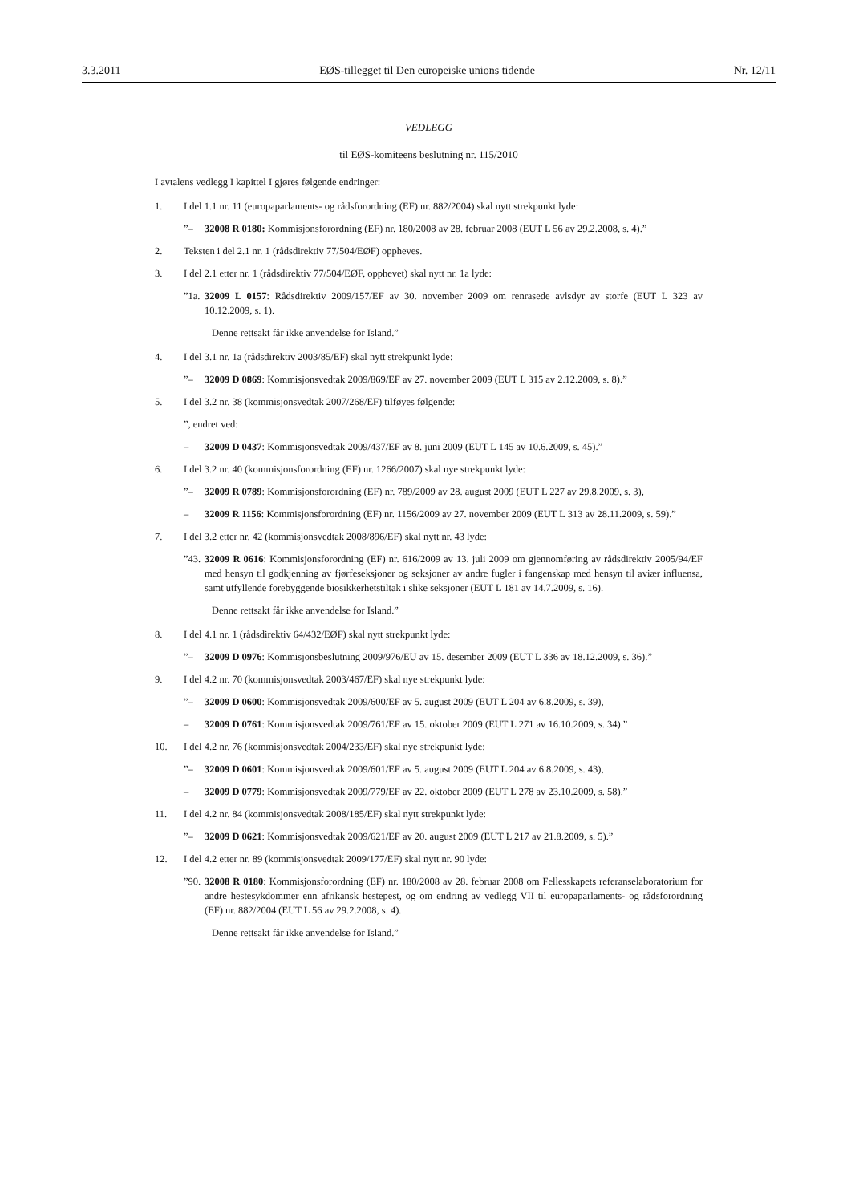3.3.2011 EØS-tillegget til Den europeiske unions tidende Nr. 12/11
VEDLEGG
til EØS-komiteens beslutning nr. 115/2010
I avtalens vedlegg I kapittel I gjøres følgende endringer:
1. I del 1.1 nr. 11 (europaparlaments- og rådsforordning (EF) nr. 882/2004) skal nytt strekpunkt lyde:
”– 32008 R 0180: Kommisjonsforordning (EF) nr. 180/2008 av 28. februar 2008 (EUT L 56 av 29.2.2008, s. 4).”
2. Teksten i del 2.1 nr. 1 (rådsdirektiv 77/504/EØF) oppheves.
3. I del 2.1 etter nr. 1 (rådsdirektiv 77/504/EØF, opphevet) skal nytt nr. 1a lyde:
”1a. 32009 L 0157: Rådsdirektiv 2009/157/EF av 30. november 2009 om renrasede avlsdyr av storfe (EUT L 323 av 10.12.2009, s. 1).
Denne rettsakt får ikke anvendelse for Island.”
4. I del 3.1 nr. 1a (rådsdirektiv 2003/85/EF) skal nytt strekpunkt lyde:
”– 32009 D 0869: Kommisjonsvedtak 2009/869/EF av 27. november 2009 (EUT L 315 av 2.12.2009, s. 8).”
5. I del 3.2 nr. 38 (kommisjonsvedtak 2007/268/EF) tilføyes følgende:
”, endret ved:
– 32009 D 0437: Kommisjonsvedtak 2009/437/EF av 8. juni 2009 (EUT L 145 av 10.6.2009, s. 45).”
6. I del 3.2 nr. 40 (kommisjonsforordning (EF) nr. 1266/2007) skal nye strekpunkt lyde:
”– 32009 R 0789: Kommisjonsforordning (EF) nr. 789/2009 av 28. august 2009 (EUT L 227 av 29.8.2009, s. 3),
– 32009 R 1156: Kommisjonsforordning (EF) nr. 1156/2009 av 27. november 2009 (EUT L 313 av 28.11.2009, s. 59).”
7. I del 3.2 etter nr. 42 (kommisjonsvedtak 2008/896/EF) skal nytt nr. 43 lyde:
”43. 32009 R 0616: Kommisjonsforordning (EF) nr. 616/2009 av 13. juli 2009 om gjennomføring av rådsdirektiv 2005/94/EF med hensyn til godkjenning av fjørfeseksjoner og seksjoner av andre fugler i fangenskap med hensyn til aviær influensa, samt utfyllende forebyggende biosikkerhetstiltak i slike seksjoner (EUT L 181 av 14.7.2009, s. 16).
Denne rettsakt får ikke anvendelse for Island.”
8. I del 4.1 nr. 1 (rådsdirektiv 64/432/EØF) skal nytt strekpunkt lyde:
”– 32009 D 0976: Kommisjonsbeslutning 2009/976/EU av 15. desember 2009 (EUT L 336 av 18.12.2009, s. 36).”
9. I del 4.2 nr. 70 (kommisjonsvedtak 2003/467/EF) skal nye strekpunkt lyde:
”– 32009 D 0600: Kommisjonsvedtak 2009/600/EF av 5. august 2009 (EUT L 204 av 6.8.2009, s. 39),
– 32009 D 0761: Kommisjonsvedtak 2009/761/EF av 15. oktober 2009 (EUT L 271 av 16.10.2009, s. 34).”
10. I del 4.2 nr. 76 (kommisjonsvedtak 2004/233/EF) skal nye strekpunkt lyde:
”– 32009 D 0601: Kommisjonsvedtak 2009/601/EF av 5. august 2009 (EUT L 204 av 6.8.2009, s. 43),
– 32009 D 0779: Kommisjonsvedtak 2009/779/EF av 22. oktober 2009 (EUT L 278 av 23.10.2009, s. 58).”
11. I del 4.2 nr. 84 (kommisjonsvedtak 2008/185/EF) skal nytt strekpunkt lyde:
”– 32009 D 0621: Kommisjonsvedtak 2009/621/EF av 20. august 2009 (EUT L 217 av 21.8.2009, s. 5).”
12. I del 4.2 etter nr. 89 (kommisjonsvedtak 2009/177/EF) skal nytt nr. 90 lyde:
”90. 32008 R 0180: Kommisjonsforordning (EF) nr. 180/2008 av 28. februar 2008 om Fellesskapets referanselaboratorium for andre hestesykdommer enn afrikansk hestepest, og om endring av vedlegg VII til europaparlaments- og rådsforordning (EF) nr. 882/2004 (EUT L 56 av 29.2.2008, s. 4).
Denne rettsakt får ikke anvendelse for Island.”